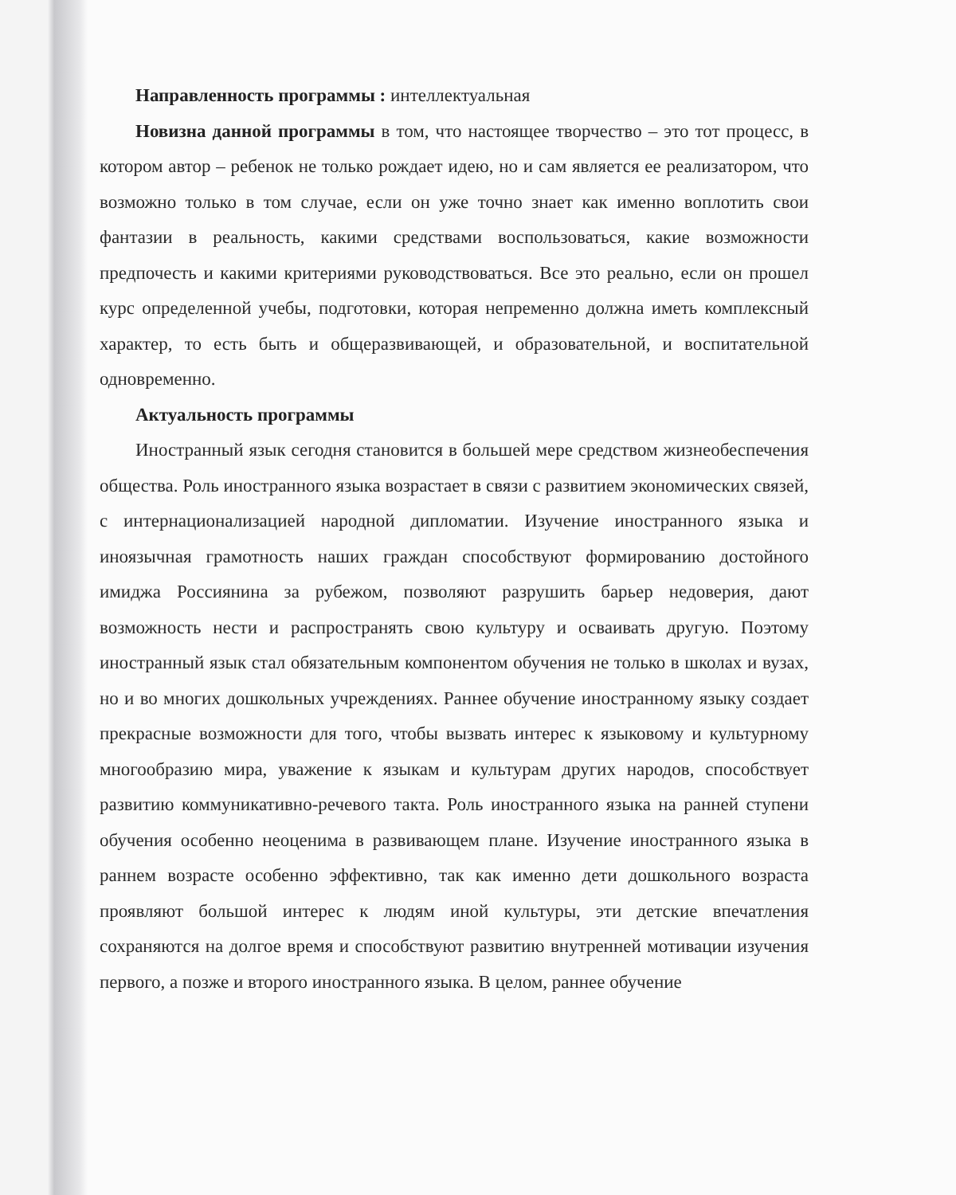Направленность программы : интеллектуальная
Новизна данной программы в том, что настоящее творчество – это тот процесс, в котором автор – ребенок не только рождает идею, но и сам является ее реализатором, что возможно только в том случае, если он уже точно знает как именно воплотить свои фантазии в реальность, какими средствами воспользоваться, какие возможности предпочесть и какими критериями руководствоваться. Все это реально, если он прошел курс определенной учебы, подготовки, которая непременно должна иметь комплексный характер, то есть быть и общеразвивающей, и образовательной, и воспитательной одновременно.
Актуальность программы
Иностранный язык сегодня становится в большей мере средством жизнеобеспечения общества. Роль иностранного языка возрастает в связи с развитием экономических связей, с интернационализацией народной дипломатии. Изучение иностранного языка и иноязычная грамотность наших граждан способствуют формированию достойного имиджа Россиянина за рубежом, позволяют разрушить барьер недоверия, дают возможность нести и распространять свою культуру и осваивать другую. Поэтому иностранный язык стал обязательным компонентом обучения не только в школах и вузах, но и во многих дошкольных учреждениях. Раннее обучение иностранному языку создает прекрасные возможности для того, чтобы вызвать интерес к языковому и культурному многообразию мира, уважение к языкам и культурам других народов, способствует развитию коммуникативно-речевого такта. Роль иностранного языка на ранней ступени обучения особенно неоценима в развивающем плане. Изучение иностранного языка в раннем возрасте особенно эффективно, так как именно дети дошкольного возраста проявляют большой интерес к людям иной культуры, эти детские впечатления сохраняются на долгое время и способствуют развитию внутренней мотивации изучения первого, а позже и второго иностранного языка. В целом, раннее обучение